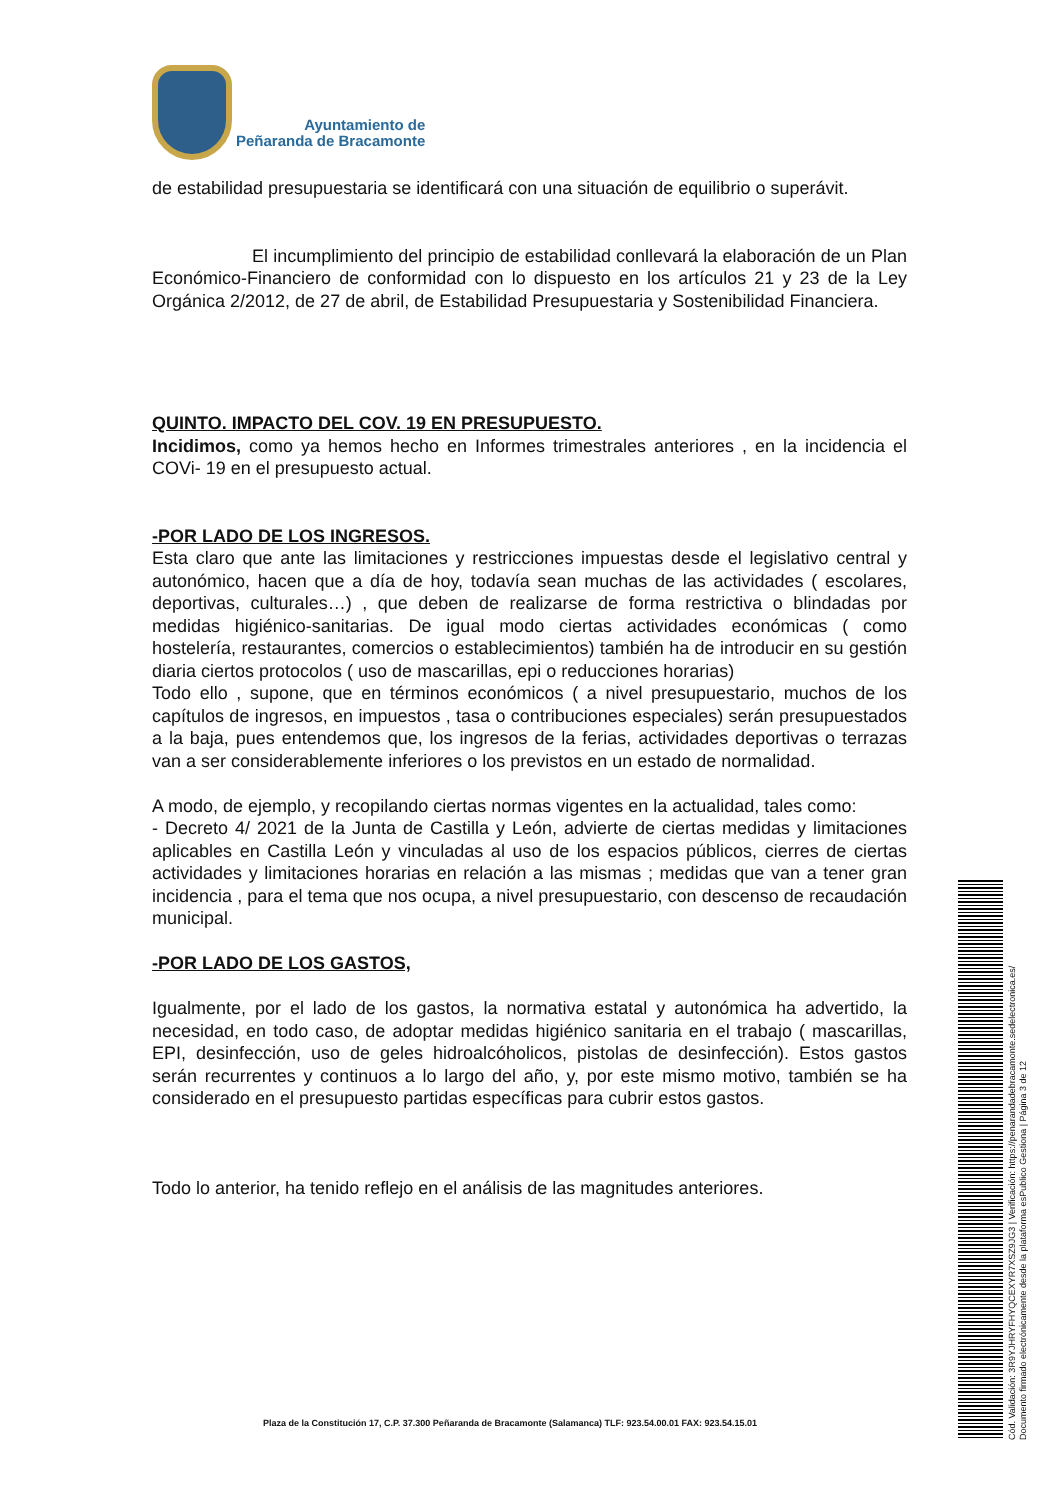Ayuntamiento de
Peñaranda de Bracamonte
de estabilidad presupuestaria se identificará con una situación de equilibrio o superávit.
El incumplimiento del principio de estabilidad conllevará la elaboración de un Plan Económico-Financiero de conformidad con lo dispuesto en los artículos 21 y 23 de la Ley Orgánica 2/2012, de 27 de abril, de Estabilidad Presupuestaria y Sostenibilidad Financiera.
QUINTO. IMPACTO DEL COV. 19 EN PRESUPUESTO.
Incidimos, como ya hemos hecho en Informes trimestrales anteriores , en la incidencia el COVi- 19 en el presupuesto actual.
-POR LADO DE LOS INGRESOS.
Esta claro que ante las limitaciones y restricciones impuestas desde el legislativo central y autonómico, hacen que a día de hoy, todavía sean muchas de las actividades ( escolares, deportivas, culturales…) , que deben de realizarse de forma restrictiva o blindadas por medidas higiénico-sanitarias. De igual modo ciertas actividades económicas ( como hostelería, restaurantes, comercios o establecimientos) también ha de introducir en su gestión diaria ciertos protocolos ( uso de mascarillas, epi o reducciones horarias)
Todo ello , supone, que en términos económicos ( a nivel presupuestario, muchos de los capítulos de ingresos, en impuestos , tasa o contribuciones especiales) serán presupuestados a la baja, pues entendemos que, los ingresos de la ferias, actividades deportivas o terrazas van a ser considerablemente inferiores o los previstos en un estado de normalidad.
A modo, de ejemplo, y recopilando ciertas normas vigentes en la actualidad, tales como:
- Decreto 4/ 2021 de la Junta de Castilla y León, advierte de ciertas medidas y limitaciones aplicables en Castilla León y vinculadas al uso de los espacios públicos, cierres de ciertas actividades y limitaciones horarias en relación a las mismas ; medidas que van a tener gran incidencia , para el tema que nos ocupa, a nivel presupuestario, con descenso de recaudación municipal.
-POR LADO DE LOS GASTOS,
Igualmente, por el lado de los gastos, la normativa estatal y autonómica ha advertido, la necesidad, en todo caso, de adoptar medidas higiénico sanitaria en el trabajo ( mascarillas, EPI, desinfección, uso de geles hidroalcóholicos, pistolas de desinfección). Estos gastos serán recurrentes y continuos a lo largo del año, y, por este mismo motivo, también se ha considerado en el presupuesto partidas específicas para cubrir estos gastos.
Todo lo anterior, ha tenido reflejo en el análisis de las magnitudes anteriores.
Plaza de la Constitución 17, C.P. 37.300 Peñaranda de Bracamonte (Salamanca) TLF: 923.54.00.01 FAX: 923.54.15.01
Cód. Validación: 3R9YJHRYFHYQCEXYR7XSZ9JG3 | Verificación: https://penarandadebracamonte.sedelectronica.es/
Documento firmado electrónicamente desde la plataforma esPublico Gestiona | Página 3 de 12